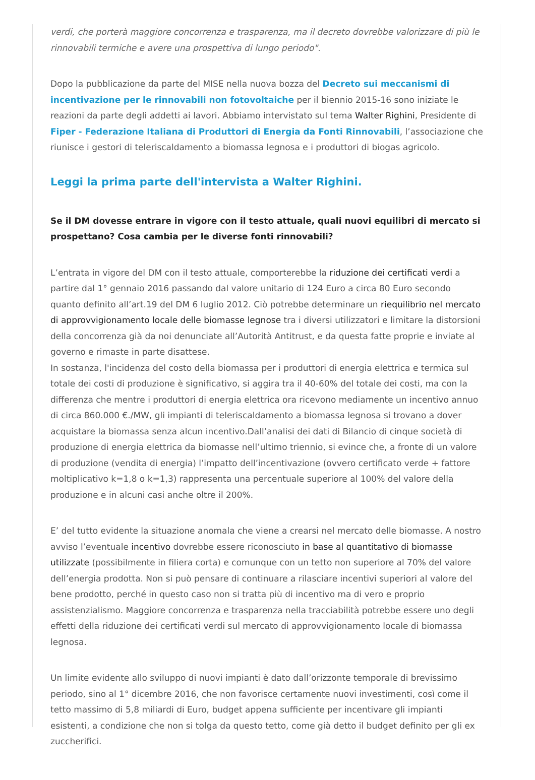verdi, che porterà maggiore concorrenza e trasparenza, ma il decreto dovrebbe valorizzare di più le rinnovabili termiche e avere una prospettiva di lungo periodo".
Dopo la pubblicazione da parte del MISE nella nuova bozza del Decreto sui meccanismi di incentivazione per le rinnovabili non fotovoltaiche per il biennio 2015-16 sono iniziate le reazioni da parte degli addetti ai lavori. Abbiamo intervistato sul tema Walter Righini, Presidente di Fiper - Federazione Italiana di Produttori di Energia da Fonti Rinnovabili, l’associazione che riunisce i gestori di teleriscaldamento a biomassa legnosa e i produttori di biogas agricolo.
Leggi la prima parte dell'intervista a Walter Righini.
Se il DM dovesse entrare in vigore con il testo attuale, quali nuovi equilibri di mercato si prospettano? Cosa cambia per le diverse fonti rinnovabili?
L’entrata in vigore del DM con il testo attuale, comporterebbe la riduzione dei certificati verdi a partire dal 1° gennaio 2016 passando dal valore unitario di 124 Euro a circa 80 Euro secondo quanto definito all’art.19 del DM 6 luglio 2012. Ciò potrebbe determinare un riequilibrio nel mercato di approvvigionamento locale delle biomasse legnose tra i diversi utilizzatori e limitare la distorsioni della concorrenza già da noi denunciate all’Autorità Antitrust, e da questa fatte proprie e inviate al governo e rimaste in parte disattese.
In sostanza, l'incidenza del costo della biomassa per i produttori di energia elettrica e termica sul totale dei costi di produzione è significativo, si aggira tra il 40-60% del totale dei costi, ma con la differenza che mentre i produttori di energia elettrica ora ricevono mediamente un incentivo annuo di circa 860.000 €./MW, gli impianti di teleriscaldamento a biomassa legnosa si trovano a dover acquistare la biomassa senza alcun incentivo.Dall’analisi dei dati di Bilancio di cinque società di produzione di energia elettrica da biomasse nell’ultimo triennio, si evince che, a fronte di un valore di produzione (vendita di energia) l’impatto dell’incentivazione (ovvero certificato verde + fattore moltiplicativo k=1,8 o k=1,3) rappresenta una percentuale superiore al 100% del valore della produzione e in alcuni casi anche oltre il 200%.
E’ del tutto evidente la situazione anomala che viene a crearsi nel mercato delle biomasse. A nostro avviso l’eventuale incentivo dovrebbe essere riconosciuto in base al quantitativo di biomasse utilizzate (possibilmente in filiera corta) e comunque con un tetto non superiore al 70% del valore dell’energia prodotta. Non si può pensare di continuare a rilasciare incentivi superiori al valore del bene prodotto, perché in questo caso non si tratta più di incentivo ma di vero e proprio assistenzialismo. Maggiore concorrenza e trasparenza nella tracciabilità potrebbe essere uno degli effetti della riduzione dei certificati verdi sul mercato di approvvigionamento locale di biomassa legnosa.
Un limite evidente allo sviluppo di nuovi impianti è dato dall’orizzonte temporale di brevissimo periodo, sino al 1° dicembre 2016, che non favorisce certamente nuovi investimenti, così come il tetto massimo di 5,8 miliardi di Euro, budget appena sufficiente per incentivare gli impianti esistenti, a condizione che non si tolga da questo tetto, come già detto il budget definito per gli ex zuccherifici.